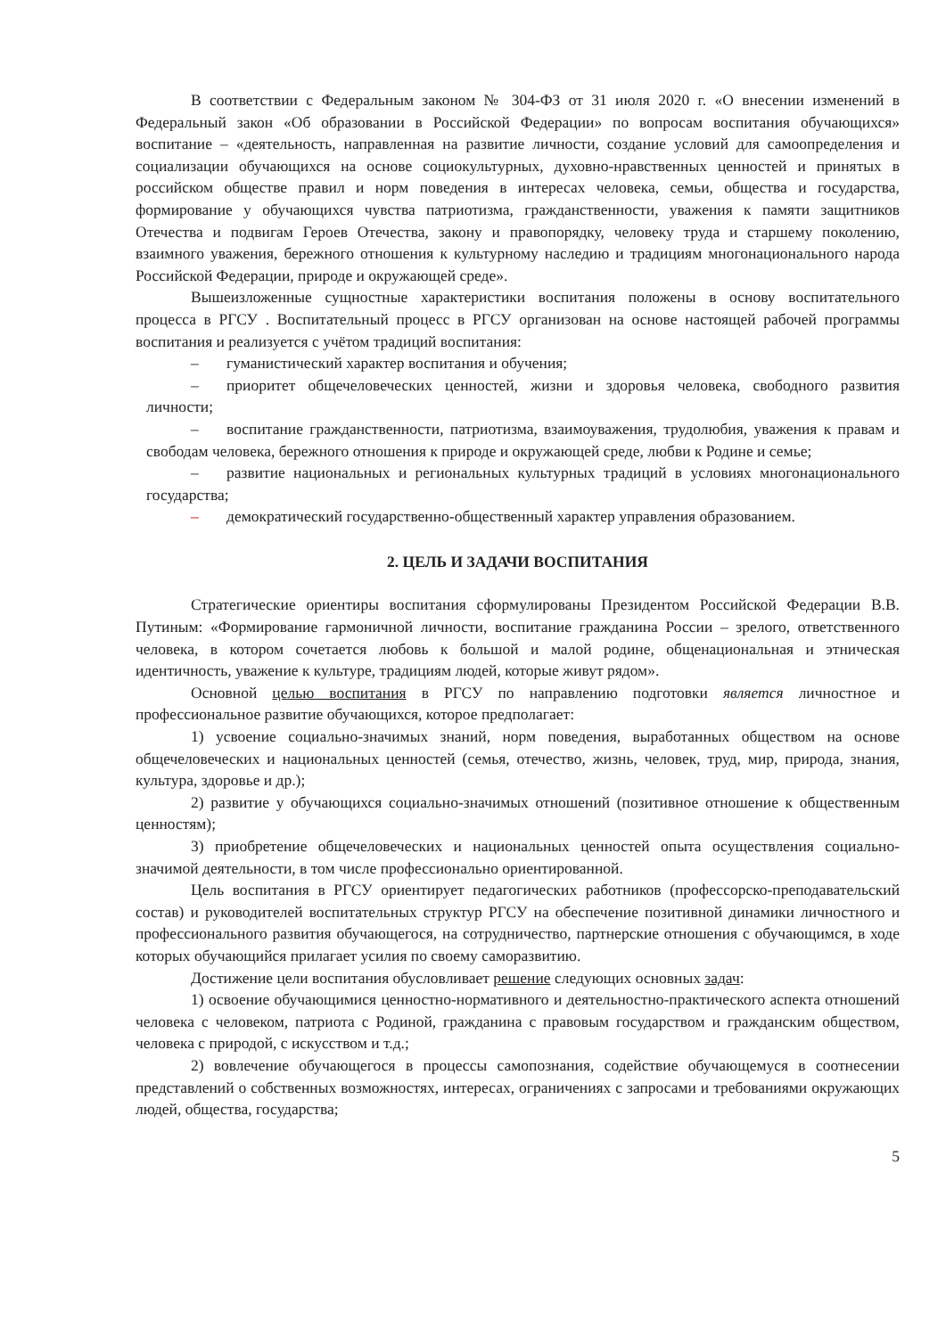В соответствии с Федеральным законом № 304-ФЗ от 31 июля 2020 г. «О внесении изменений в Федеральный закон «Об образовании в Российской Федерации» по вопросам воспитания обучающихся» воспитание – «деятельность, направленная на развитие личности, создание условий для самоопределения и социализации обучающихся на основе социокультурных, духовно-нравственных ценностей и принятых в российском обществе правил и норм поведения в интересах человека, семьи, общества и государства, формирование у обучающихся чувства патриотизма, гражданственности, уважения к памяти защитников Отечества и подвигам Героев Отечества, закону и правопорядку, человеку труда и старшему поколению, взаимного уважения, бережного отношения к культурному наследию и традициям многонационального народа Российской Федерации, природе и окружающей среде».
Вышеизложенные сущностные характеристики воспитания положены в основу воспитательного процесса в РГСУ . Воспитательный процесс в РГСУ организован на основе настоящей рабочей программы воспитания и реализуется с учётом традиций воспитания:
– гуманистический характер воспитания и обучения;
– приоритет общечеловеческих ценностей, жизни и здоровья человека, свободного развития личности;
– воспитание гражданственности, патриотизма, взаимоуважения, трудолюбия, уважения к правам и свободам человека, бережного отношения к природе и окружающей среде, любви к Родине и семье;
– развитие национальных и региональных культурных традиций в условиях многонационального государства;
– демократический государственно-общественный характер управления образованием.
2. ЦЕЛЬ И ЗАДАЧИ ВОСПИТАНИЯ
Стратегические ориентиры воспитания сформулированы Президентом Российской Федерации В.В. Путиным: «Формирование гармоничной личности, воспитание гражданина России – зрелого, ответственного человека, в котором сочетается любовь к большой и малой родине, общенациональная и этническая идентичность, уважение к культуре, традициям людей, которые живут рядом».
Основной целью воспитания в РГСУ по направлению подготовки является личностное и профессиональное развитие обучающихся, которое предполагает:
1) усвоение социально-значимых знаний, норм поведения, выработанных обществом на основе общечеловеческих и национальных ценностей (семья, отечество, жизнь, человек, труд, мир, природа, знания, культура, здоровье и др.);
2) развитие у обучающихся социально-значимых отношений (позитивное отношение к общественным ценностям);
3) приобретение общечеловеческих и национальных ценностей опыта осуществления социально-значимой деятельности, в том числе профессионально ориентированной.
Цель воспитания в РГСУ ориентирует педагогических работников (профессорско-преподавательский состав) и руководителей воспитательных структур РГСУ на обеспечение позитивной динамики личностного и профессионального развития обучающегося, на сотрудничество, партнерские отношения с обучающимся, в ходе которых обучающийся прилагает усилия по своему саморазвитию.
Достижение цели воспитания обусловливает решение следующих основных задач:
1) освоение обучающимися ценностно-нормативного и деятельностно-практического аспекта отношений человека с человеком, патриота с Родиной, гражданина с правовым государством и гражданским обществом, человека с природой, с искусством и т.д.;
2) вовлечение обучающегося в процессы самопознания, содействие обучающемуся в соотнесении представлений о собственных возможностях, интересах, ограничениях с запросами и требованиями окружающих людей, общества, государства;
5